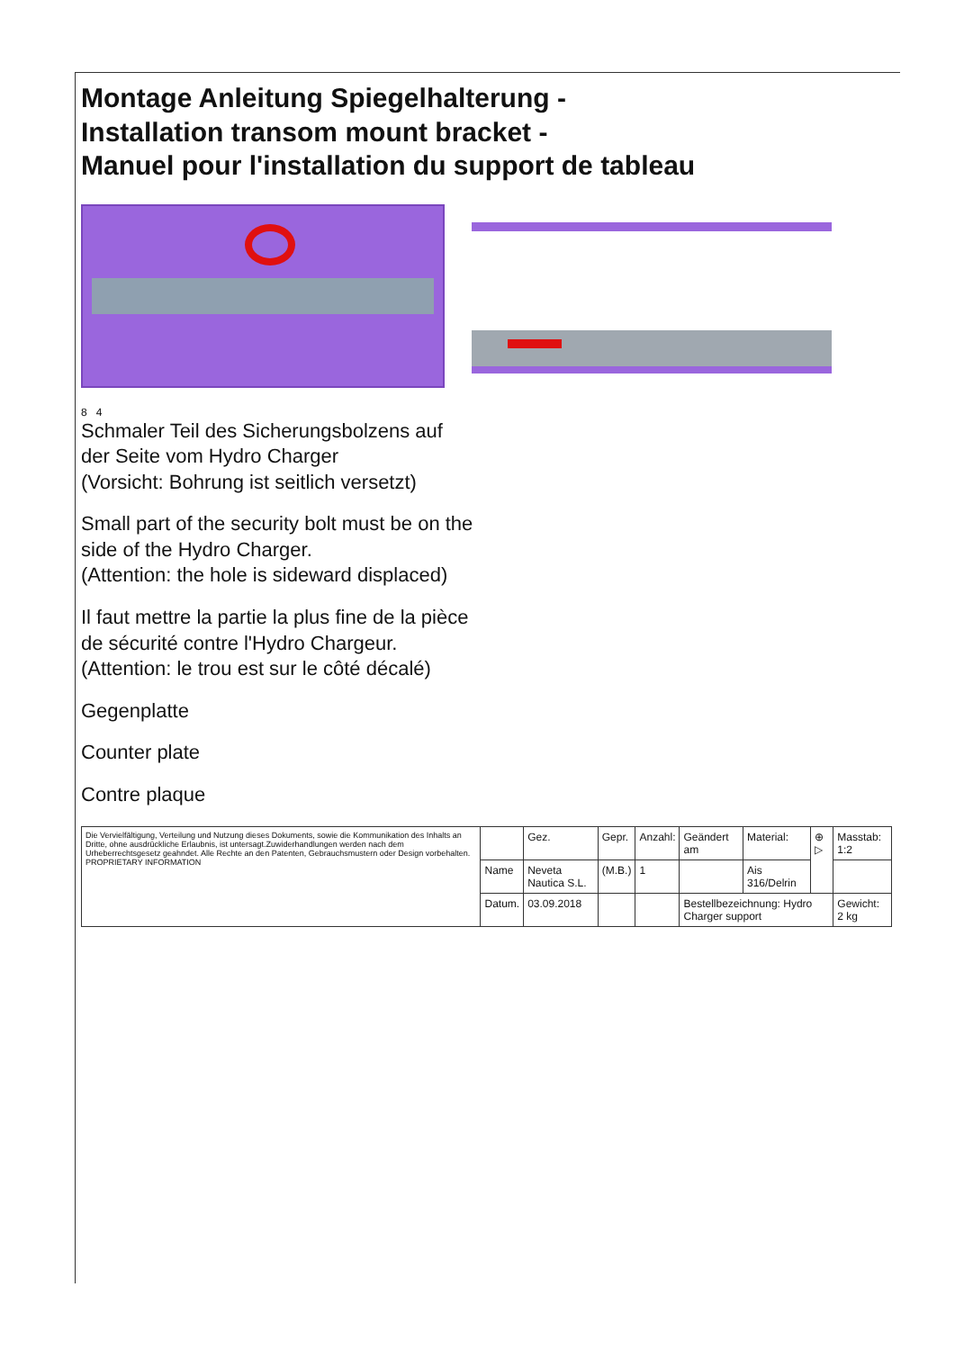Montage Anleitung Spiegelhalterung -
Installation transom mount bracket -
Manuel pour l'installation du support de tableau
8 4
Schmaler Teil des Sicherungsbolzens auf
der Seite vom Hydro Charger
(Vorsicht: Bohrung ist seitlich versetzt)
Small part of the security bolt must be on the
side of the Hydro Charger.
(Attention: the hole is sideward displaced)
Il faut mettre la partie la plus fine de la pièce
de sécurité contre l'Hydro Chargeur.
(Attention: le trou est sur le côté décalé)
Gegenplatte
Counter plate
Contre plaque
| Die Vervielfältigung, Verteilung und Nutzung dieses Dokuments, sowie die Kommunikation des Inhalts an Dritte, ohne ausdrückliche Erlaubnis, ist untersagt.Zuwiderhandlungen werden nach dem Urheberrechtsgesetz geahndet. Alle Rechte an den Patenten, Gebrauchsmustern oder Design vorbehalten. PROPRIETARY INFORMATION | | Gez. | Gepr. | Anzahl: | Geändert am | Material: | ⊕ ▷ | Masstab: 1:2 |
| | Name | Neveta Nautica S.L. | (M.B.) | 1 | | Ais 316/Delrin | | |
| | Datum. | 03.09.2018 | | | Bestellbezeichnung: Hydro Charger support | | | Gewicht: 2 kg |